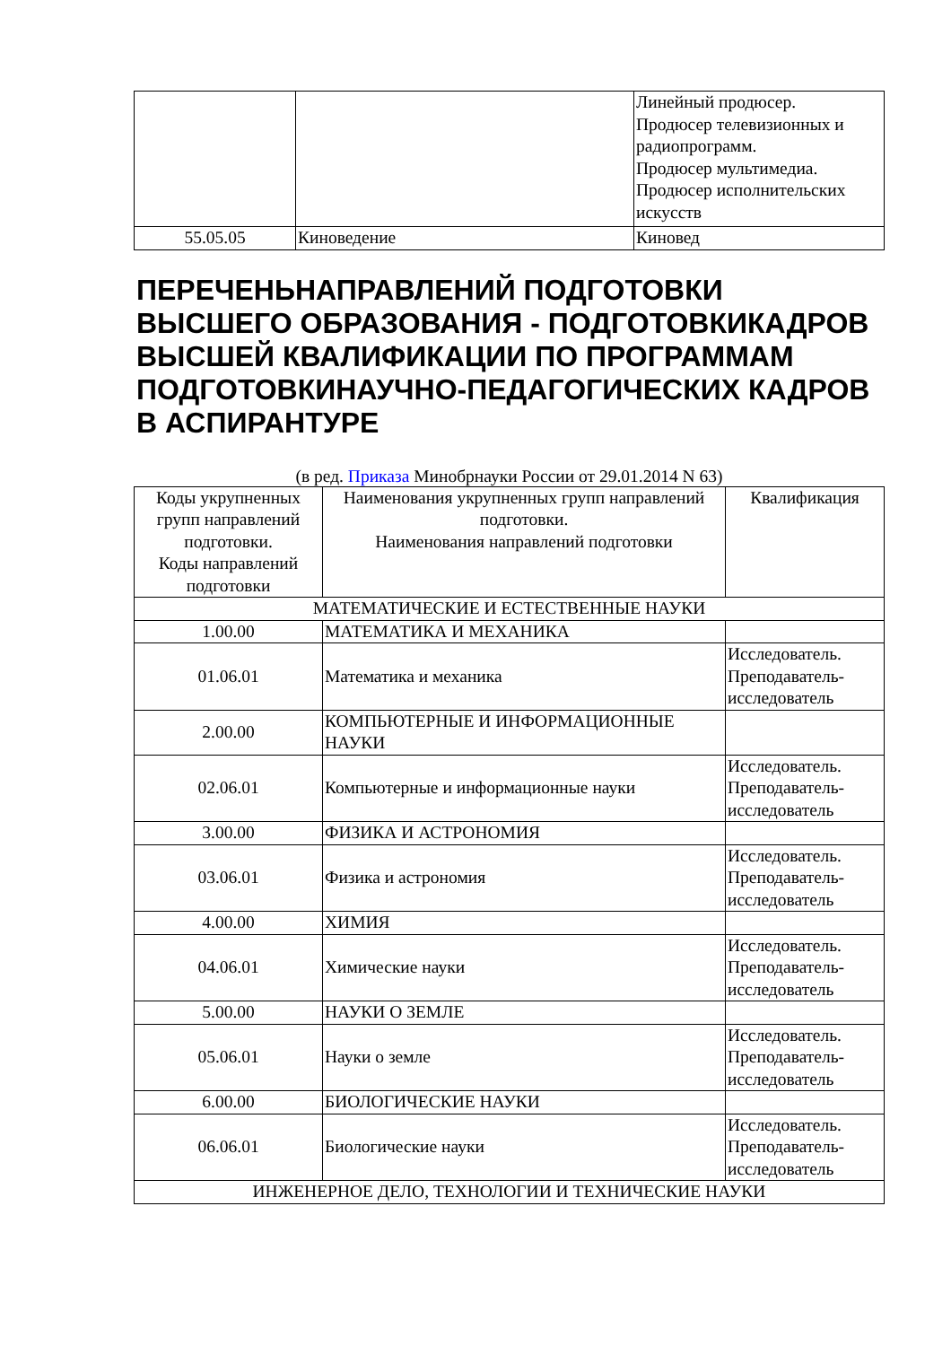| | | Линейный продюсер. Продюсер телевизионных и радиопрограмм. Продюсер мультимедиа. Продюсер исполнительских искусств |
| 55.05.05 | Киноведение | Киновед |
ПЕРЕЧЕНЬНАПРАВЛЕНИЙ ПОДГОТОВКИ ВЫСШЕГО ОБРАЗОВАНИЯ - ПОДГОТОВКИКАДРОВ ВЫСШЕЙ КВАЛИФИКАЦИИ ПО ПРОГРАММАМ ПОДГОТОВКИНАУЧНО-ПЕДАГОГИЧЕСКИХ КАДРОВ В АСПИРАНТУРЕ
(в ред. Приказа Минобрнауки России от 29.01.2014 N 63)
| Коды укрупненных групп направлений подготовки. Коды направлений подготовки | Наименования укрупненных групп направлений подготовки. Наименования направлений подготовки | Квалификация |
| --- | --- | --- |
| МАТЕМАТИЧЕСКИЕ И ЕСТЕСТВЕННЫЕ НАУКИ | | |
| 1.00.00 | МАТЕМАТИКА И МЕХАНИКА | |
| 01.06.01 | Математика и механика | Исследователь. Преподаватель-исследователь |
| 2.00.00 | КОМПЬЮТЕРНЫЕ И ИНФОРМАЦИОННЫЕ НАУКИ | |
| 02.06.01 | Компьютерные и информационные науки | Исследователь. Преподаватель-исследователь |
| 3.00.00 | ФИЗИКА И АСТРОНОМИЯ | |
| 03.06.01 | Физика и астрономия | Исследователь. Преподаватель-исследователь |
| 4.00.00 | ХИМИЯ | |
| 04.06.01 | Химические науки | Исследователь. Преподаватель-исследователь |
| 5.00.00 | НАУКИ О ЗЕМЛЕ | |
| 05.06.01 | Науки о земле | Исследователь. Преподаватель-исследователь |
| 6.00.00 | БИОЛОГИЧЕСКИЕ НАУКИ | |
| 06.06.01 | Биологические науки | Исследователь. Преподаватель-исследователь |
| ИНЖЕНЕРНОЕ ДЕЛО, ТЕХНОЛОГИИ И ТЕХНИЧЕСКИЕ НАУКИ | | |